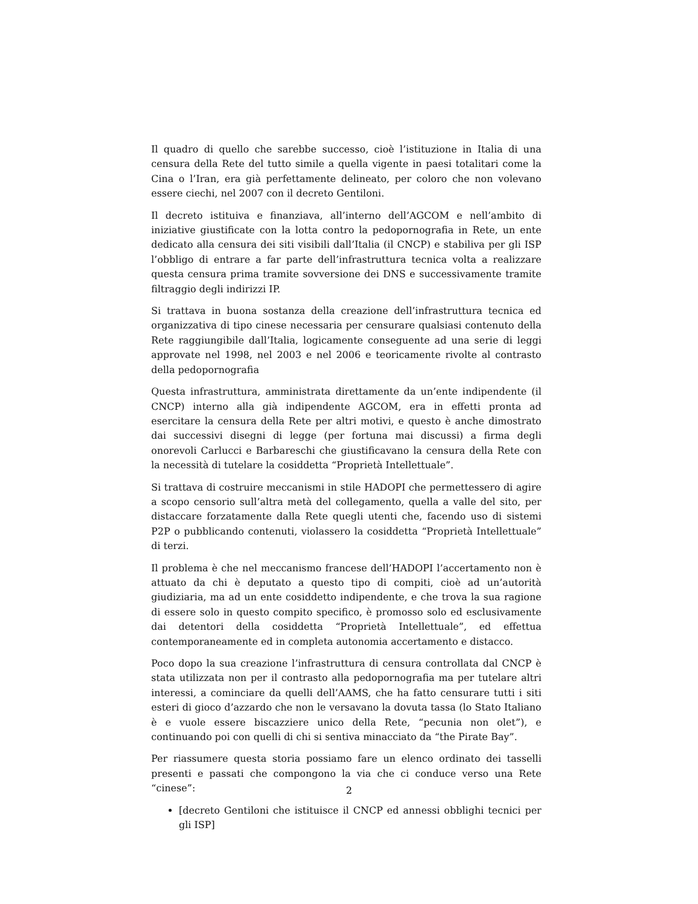Il quadro di quello che sarebbe successo, cioè l’istituzione in Italia di una censura della Rete del tutto simile a quella vigente in paesi totalitari come la Cina o l’Iran, era già perfettamente delineato, per coloro che non volevano essere ciechi, nel 2007 con il decreto Gentiloni.
Il decreto istituiva e finanziava, all’interno dell’AGCOM e nell’ambito di iniziative giustificate con la lotta contro la pedopornografia in Rete, un ente dedicato alla censura dei siti visibili dall’Italia (il CNCP) e stabiliva per gli ISP l’obbligo di entrare a far parte dell’infrastruttura tecnica volta a realizzare questa censura prima tramite sovversione dei DNS e successivamente tramite filtraggio degli indirizzi IP.
Si trattava in buona sostanza della creazione dell’infrastruttura tecnica ed organizzativa di tipo cinese necessaria per censurare qualsiasi contenuto della Rete raggiungibile dall’Italia, logicamente conseguente ad una serie di leggi approvate nel 1998, nel 2003 e nel 2006 e teoricamente rivolte al contrasto della pedopornografia
Questa infrastruttura, amministrata direttamente da un’ente indipendente (il CNCP) interno alla già indipendente AGCOM, era in effetti pronta ad esercitare la censura della Rete per altri motivi, e questo è anche dimostrato dai successivi disegni di legge (per fortuna mai discussi) a firma degli onorevoli Carlucci e Barbareschi che giustificavano la censura della Rete con la necessità di tutelare la cosiddetta “Proprietà Intellettuale”.
Si trattava di costruire meccanismi in stile HADOPI che permettessero di agire a scopo censorio sull’altra metà del collegamento, quella a valle del sito, per distaccare forzatamente dalla Rete quegli utenti che, facendo uso di sistemi P2P o pubblicando contenuti, violassero la cosiddetta “Proprietà Intellettuale” di terzi.
Il problema è che nel meccanismo francese dell’HADOPI l’accertamento non è attuato da chi è deputato a questo tipo di compiti, cioè ad un’autorità giudiziaria, ma ad un ente cosiddetto indipendente, e che trova la sua ragione di essere solo in questo compito specifico, è promosso solo ed esclusivamente dai detentori della cosiddetta “Proprietà Intellettuale”, ed effettua contemporaneamente ed in completa autonomia accertamento e distacco.
Poco dopo la sua creazione l’infrastruttura di censura controllata dal CNCP è stata utilizzata non per il contrasto alla pedopornografia ma per tutelare altri interessi, a cominciare da quelli dell’AAMS, che ha fatto censurare tutti i siti esteri di gioco d’azzardo che non le versavano la dovuta tassa (lo Stato Italiano è e vuole essere biscazziere unico della Rete, “pecunia non olet”), e continuando poi con quelli di chi si sentiva minacciato da “the Pirate Bay”.
Per riassumere questa storia possiamo fare un elenco ordinato dei tasselli presenti e passati che compongono la via che ci conduce verso una Rete “cinese”:
[decreto Gentiloni che istituisce il CNCP ed annessi obblighi tecnici per gli ISP]
2